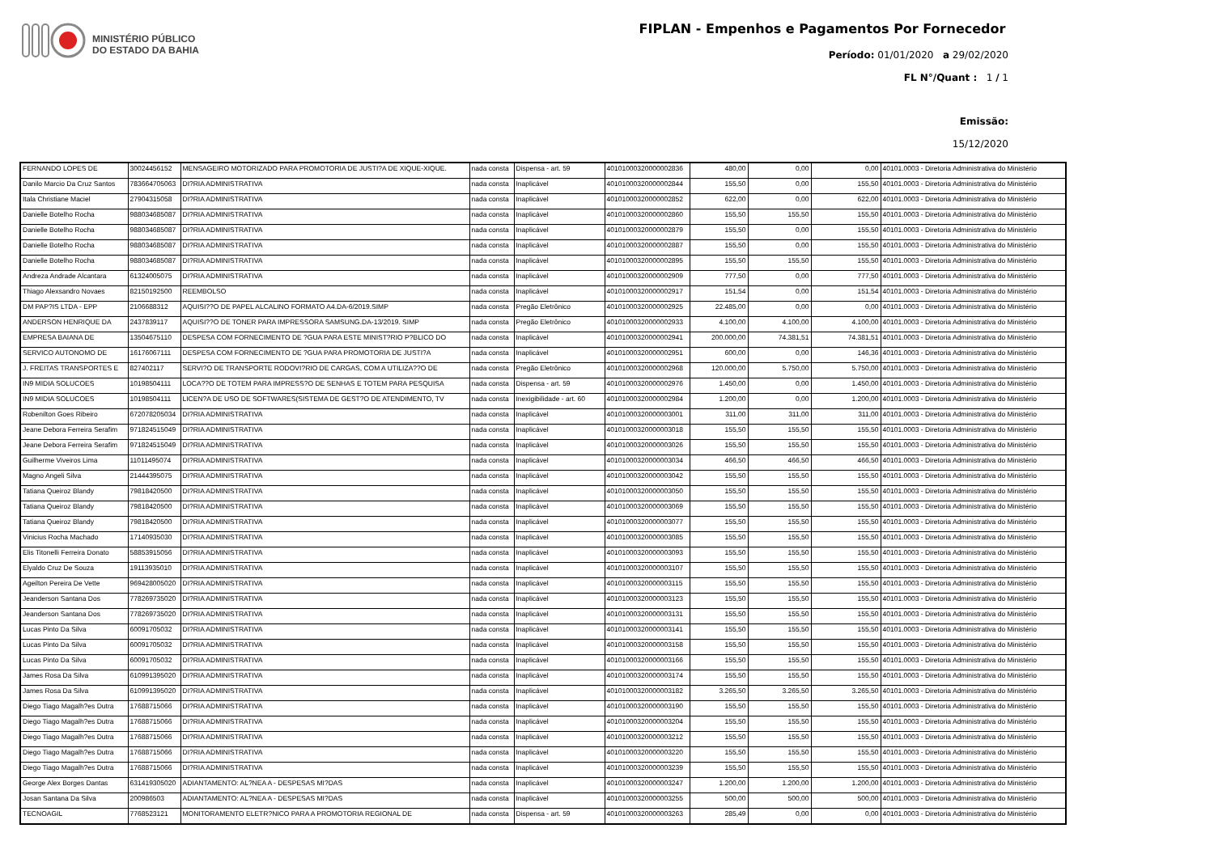MINISTÉRIO PÚBLICO
DO ESTADO DA BAHIA
FIPLAN - Empenhos e Pagamentos Por Fornecedor
Período: 01/01/2020 a 29/02/2020
FL N°/Quant : 1 / 1
Emissão:
15/12/2020
| FERNANDO LOPES DE | 30024456152 | MENSAGEIRO MOTORIZADO PARA PROMOTORIA DE JUSTI?A DE XIQUE-XIQUE. | nada consta | Dispensa - art. 59 | 40101000320000002836 | 480,00 | 0,00 | 0,00 | 40101.0003 - Diretoria Administrativa do Ministério |
| Danilo Marcio Da Cruz Santos | 783664705063 | DI?RIA ADMINISTRATIVA | nada consta | Inaplicável | 40101000320000002844 | 155,50 | 0,00 | 155,50 | 40101.0003 - Diretoria Administrativa do Ministério |
| Itala Christiane Maciel | 27904315058 | DI?RIA ADMINISTRATIVA | nada consta | Inaplicável | 40101000320000002852 | 622,00 | 0,00 | 622,00 | 40101.0003 - Diretoria Administrativa do Ministério |
| Danielle Botelho Rocha | 988034685087 | DI?RIA ADMINISTRATIVA | nada consta | Inaplicável | 40101000320000002860 | 155,50 | 155,50 | 155,50 | 40101.0003 - Diretoria Administrativa do Ministério |
| Danielle Botelho Rocha | 988034685087 | DI?RIA ADMINISTRATIVA | nada consta | Inaplicável | 40101000320000002879 | 155,50 | 0,00 | 155,50 | 40101.0003 - Diretoria Administrativa do Ministério |
| Danielle Botelho Rocha | 988034685087 | DI?RIA ADMINISTRATIVA | nada consta | Inaplicável | 40101000320000002887 | 155,50 | 0,00 | 155,50 | 40101.0003 - Diretoria Administrativa do Ministério |
| Danielle Botelho Rocha | 988034685087 | DI?RIA ADMINISTRATIVA | nada consta | Inaplicável | 40101000320000002895 | 155,50 | 155,50 | 155,50 | 40101.0003 - Diretoria Administrativa do Ministério |
| Andreza Andrade Alcantara | 61324005075 | DI?RIA ADMINISTRATIVA | nada consta | Inaplicável | 40101000320000002909 | 777,50 | 0,00 | 777,50 | 40101.0003 - Diretoria Administrativa do Ministério |
| Thiago Alexsandro Novaes | 82150192500 | REEMBOLSO | nada consta | Inaplicável | 40101000320000002917 | 151,54 | 0,00 | 151,54 | 40101.0003 - Diretoria Administrativa do Ministério |
| DM PAP?IS LTDA - EPP | 2106688312 | AQUISI??O DE PAPEL ALCALINO FORMATO A4.DA-6/2019.SIMP | nada consta | Pregão Eletrônico | 40101000320000002925 | 22.485,00 | 0,00 | 0,00 | 40101.0003 - Diretoria Administrativa do Ministério |
| ANDERSON HENRIQUE DA | 2437839117 | AQUISI??O DE TONER PARA IMPRESSORA SAMSUNG.DA-13/2019. SIMP | nada consta | Pregão Eletrônico | 40101000320000002933 | 4.100,00 | 4.100,00 | 4.100,00 | 40101.0003 - Diretoria Administrativa do Ministério |
| EMPRESA BAIANA DE | 13504675110 | DESPESA COM FORNECIMENTO DE ?GUA PARA ESTE MINIST?RIO P?BLICO DO | nada consta | Inaplicável | 40101000320000002941 | 200.000,00 | 74.381,51 | 74.381,51 | 40101.0003 - Diretoria Administrativa do Ministério |
| SERVICO AUTONOMO DE | 16176067111 | DESPESA COM FORNECIMENTO DE ?GUA PARA PROMOTORIA DE JUSTI?A | nada consta | Inaplicável | 40101000320000002951 | 600,00 | 0,00 | 146,36 | 40101.0003 - Diretoria Administrativa do Ministério |
| J. FREITAS TRANSPORTES E | 827402117 | SERVI?O DE TRANSPORTE RODOVI?RIO DE CARGAS, COM A UTILIZA??O DE | nada consta | Pregão Eletrônico | 40101000320000002968 | 120.000,00 | 5.750,00 | 5.750,00 | 40101.0003 - Diretoria Administrativa do Ministério |
| IN9 MIDIA SOLUCOES | 10198504111 | LOCA??O DE TOTEM PARA IMPRESS?O DE SENHAS E TOTEM PARA PESQUISA | nada consta | Dispensa - art. 59 | 40101000320000002976 | 1.450,00 | 0,00 | 1.450,00 | 40101.0003 - Diretoria Administrativa do Ministério |
| IN9 MIDIA SOLUCOES | 10198504111 | LICEN?A DE USO DE SOFTWARES(SISTEMA DE GEST?O DE ATENDIMENTO, TV | nada consta | Inexigibilidade - art. 60 | 40101000320000002984 | 1.200,00 | 0,00 | 1.200,00 | 40101.0003 - Diretoria Administrativa do Ministério |
| Robenilton Goes Ribeiro | 672078205034 | DI?RIA ADMINISTRATIVA | nada consta | Inaplicável | 40101000320000003001 | 311,00 | 311,00 | 311,00 | 40101.0003 - Diretoria Administrativa do Ministério |
| Jeane Debora Ferreira Serafim | 971824515049 | DI?RIA ADMINISTRATIVA | nada consta | Inaplicável | 40101000320000003018 | 155,50 | 155,50 | 155,50 | 40101.0003 - Diretoria Administrativa do Ministério |
| Jeane Debora Ferreira Serafim | 971824515049 | DI?RIA ADMINISTRATIVA | nada consta | Inaplicável | 40101000320000003026 | 155,50 | 155,50 | 155,50 | 40101.0003 - Diretoria Administrativa do Ministério |
| Guilherme Viveiros Lima | 11011495074 | DI?RIA ADMINISTRATIVA | nada consta | Inaplicável | 40101000320000003034 | 466,50 | 466,50 | 466,50 | 40101.0003 - Diretoria Administrativa do Ministério |
| Magno Angeli Silva | 21444395075 | DI?RIA ADMINISTRATIVA | nada consta | Inaplicável | 40101000320000003042 | 155,50 | 155,50 | 155,50 | 40101.0003 - Diretoria Administrativa do Ministério |
| Tatiana Queiroz Blandy | 79818420500 | DI?RIA ADMINISTRATIVA | nada consta | Inaplicável | 40101000320000003050 | 155,50 | 155,50 | 155,50 | 40101.0003 - Diretoria Administrativa do Ministério |
| Tatiana Queiroz Blandy | 79818420500 | DI?RIA ADMINISTRATIVA | nada consta | Inaplicável | 40101000320000003069 | 155,50 | 155,50 | 155,50 | 40101.0003 - Diretoria Administrativa do Ministério |
| Tatiana Queiroz Blandy | 79818420500 | DI?RIA ADMINISTRATIVA | nada consta | Inaplicável | 40101000320000003077 | 155,50 | 155,50 | 155,50 | 40101.0003 - Diretoria Administrativa do Ministério |
| Vinicius Rocha Machado | 17140935030 | DI?RIA ADMINISTRATIVA | nada consta | Inaplicável | 40101000320000003085 | 155,50 | 155,50 | 155,50 | 40101.0003 - Diretoria Administrativa do Ministério |
| Elis Titonelli Ferreira Donato | 58853915056 | DI?RIA ADMINISTRATIVA | nada consta | Inaplicável | 40101000320000003093 | 155,50 | 155,50 | 155,50 | 40101.0003 - Diretoria Administrativa do Ministério |
| Elyaldo Cruz De Souza | 19113935010 | DI?RIA ADMINISTRATIVA | nada consta | Inaplicável | 40101000320000003107 | 155,50 | 155,50 | 155,50 | 40101.0003 - Diretoria Administrativa do Ministério |
| Ageilton Pereira De Vette | 969428005020 | DI?RIA ADMINISTRATIVA | nada consta | Inaplicável | 40101000320000003115 | 155,50 | 155,50 | 155,50 | 40101.0003 - Diretoria Administrativa do Ministério |
| Jeanderson Santana Dos | 778269735020 | DI?RIA ADMINISTRATIVA | nada consta | Inaplicável | 40101000320000003123 | 155,50 | 155,50 | 155,50 | 40101.0003 - Diretoria Administrativa do Ministério |
| Jeanderson Santana Dos | 778269735020 | DI?RIA ADMINISTRATIVA | nada consta | Inaplicável | 40101000320000003131 | 155,50 | 155,50 | 155,50 | 40101.0003 - Diretoria Administrativa do Ministério |
| Lucas Pinto Da Silva | 60091705032 | DI?RIA ADMINISTRATIVA | nada consta | Inaplicável | 40101000320000003141 | 155,50 | 155,50 | 155,50 | 40101.0003 - Diretoria Administrativa do Ministério |
| Lucas Pinto Da Silva | 60091705032 | DI?RIA ADMINISTRATIVA | nada consta | Inaplicável | 40101000320000003158 | 155,50 | 155,50 | 155,50 | 40101.0003 - Diretoria Administrativa do Ministério |
| Lucas Pinto Da Silva | 60091705032 | DI?RIA ADMINISTRATIVA | nada consta | Inaplicável | 40101000320000003166 | 155,50 | 155,50 | 155,50 | 40101.0003 - Diretoria Administrativa do Ministério |
| James Rosa Da Silva | 610991395020 | DI?RIA ADMINISTRATIVA | nada consta | Inaplicável | 40101000320000003174 | 155,50 | 155,50 | 155,50 | 40101.0003 - Diretoria Administrativa do Ministério |
| James Rosa Da Silva | 610991395020 | DI?RIA ADMINISTRATIVA | nada consta | Inaplicável | 40101000320000003182 | 3.265,50 | 3.265,50 | 3.265,50 | 40101.0003 - Diretoria Administrativa do Ministério |
| Diego Tiago Magalh?es Dutra | 17688715066 | DI?RIA ADMINISTRATIVA | nada consta | Inaplicável | 40101000320000003190 | 155,50 | 155,50 | 155,50 | 40101.0003 - Diretoria Administrativa do Ministério |
| Diego Tiago Magalh?es Dutra | 17688715066 | DI?RIA ADMINISTRATIVA | nada consta | Inaplicável | 40101000320000003204 | 155,50 | 155,50 | 155,50 | 40101.0003 - Diretoria Administrativa do Ministério |
| Diego Tiago Magalh?es Dutra | 17688715066 | DI?RIA ADMINISTRATIVA | nada consta | Inaplicável | 40101000320000003212 | 155,50 | 155,50 | 155,50 | 40101.0003 - Diretoria Administrativa do Ministério |
| Diego Tiago Magalh?es Dutra | 17688715066 | DI?RIA ADMINISTRATIVA | nada consta | Inaplicável | 40101000320000003220 | 155,50 | 155,50 | 155,50 | 40101.0003 - Diretoria Administrativa do Ministério |
| Diego Tiago Magalh?es Dutra | 17688715066 | DI?RIA ADMINISTRATIVA | nada consta | Inaplicável | 40101000320000003239 | 155,50 | 155,50 | 155,50 | 40101.0003 - Diretoria Administrativa do Ministério |
| George Alex Borges Dantas | 631419305020 | ADIANTAMENTO: AL?NEA A - DESPESAS MI?DAS | nada consta | Inaplicável | 40101000320000003247 | 1.200,00 | 1.200,00 | 1.200,00 | 40101.0003 - Diretoria Administrativa do Ministério |
| Josan Santana Da Silva | 200986503 | ADIANTAMENTO: AL?NEA A - DESPESAS MI?DAS | nada consta | Inaplicável | 40101000320000003255 | 500,00 | 500,00 | 500,00 | 40101.0003 - Diretoria Administrativa do Ministério |
| TECNOAGIL | 7768523121 | MONITORAMENTO ELETR?NICO PARA A PROMOTORIA REGIONAL DE | nada consta | Dispensa - art. 59 | 40101000320000003263 | 285,49 | 0,00 | 0,00 | 40101.0003 - Diretoria Administrativa do Ministério |